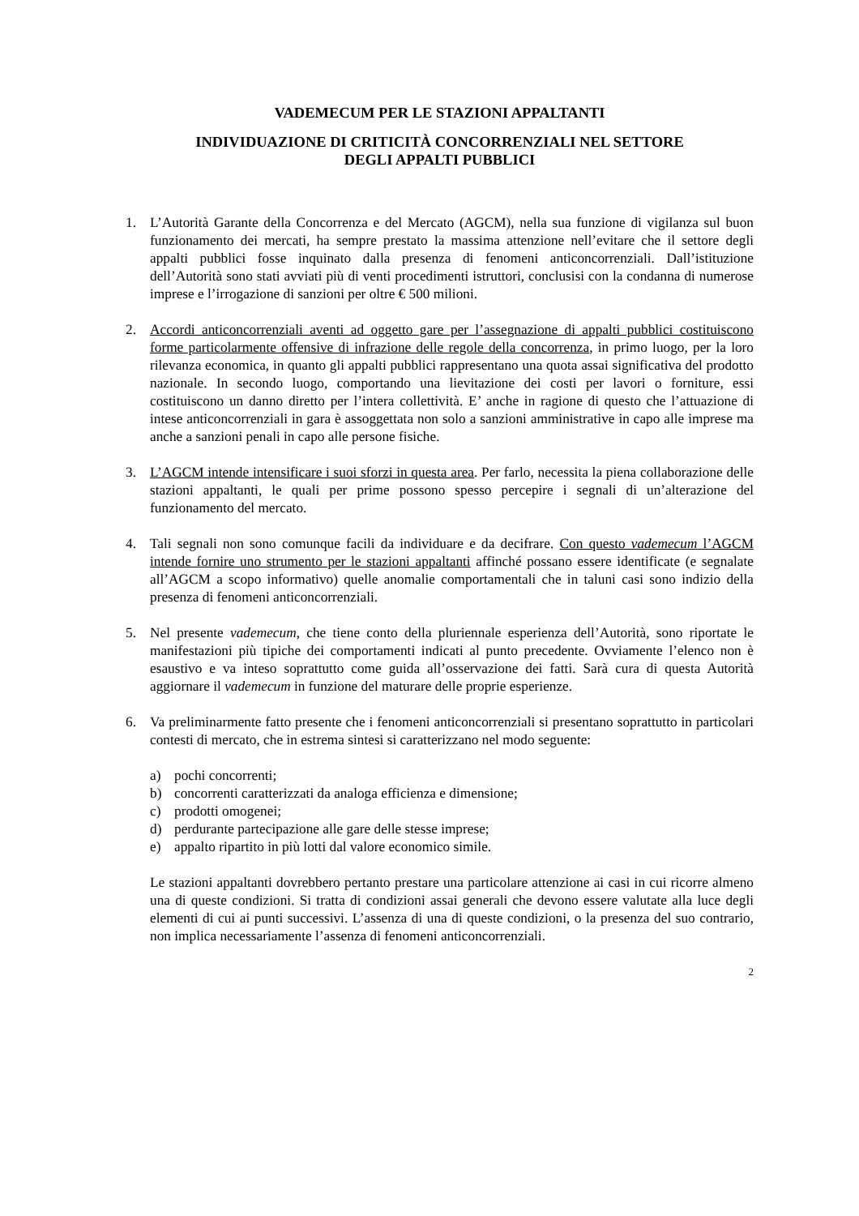VADEMECUM PER LE STAZIONI APPALTANTI
INDIVIDUAZIONE DI CRITICITÀ CONCORRENZIALI NEL SETTORE
DEGLI APPALTI PUBBLICI
1. L’Autorità Garante della Concorrenza e del Mercato (AGCM), nella sua funzione di vigilanza sul buon funzionamento dei mercati, ha sempre prestato la massima attenzione nell’evitare che il settore degli appalti pubblici fosse inquinato dalla presenza di fenomeni anticoncorrenziali. Dall’istituzione dell’Autorità sono stati avviati più di venti procedimenti istruttori, conclusisi con la condanna di numerose imprese e l’irrogazione di sanzioni per oltre € 500 milioni.
2. Accordi anticoncorrenziali aventi ad oggetto gare per l’assegnazione di appalti pubblici costituiscono forme particolarmente offensive di infrazione delle regole della concorrenza, in primo luogo, per la loro rilevanza economica, in quanto gli appalti pubblici rappresentano una quota assai significativa del prodotto nazionale. In secondo luogo, comportando una lievitazione dei costi per lavori o forniture, essi costituiscono un danno diretto per l’intera collettività. E’ anche in ragione di questo che l’attuazione di intese anticoncorrenziali in gara è assoggettata non solo a sanzioni amministrative in capo alle imprese ma anche a sanzioni penali in capo alle persone fisiche.
3. L’AGCM intende intensificare i suoi sforzi in questa area. Per farlo, necessita la piena collaborazione delle stazioni appaltanti, le quali per prime possono spesso percepire i segnali di un’alterazione del funzionamento del mercato.
4. Tali segnali non sono comunque facili da individuare e da decifrare. Con questo vademecum l’AGCM intende fornire uno strumento per le stazioni appaltanti affinché possano essere identificate (e segnalate all’AGCM a scopo informativo) quelle anomalie comportamentali che in taluni casi sono indizio della presenza di fenomeni anticoncorrenziali.
5. Nel presente vademecum, che tiene conto della pluriennale esperienza dell’Autorità, sono riportate le manifestazioni più tipiche dei comportamenti indicati al punto precedente. Ovviamente l’elenco non è esaustivo e va inteso soprattutto come guida all’osservazione dei fatti. Sarà cura di questa Autorità aggiornare il vademecum in funzione del maturare delle proprie esperienze.
6. Va preliminarmente fatto presente che i fenomeni anticoncorrenziali si presentano soprattutto in particolari contesti di mercato, che in estrema sintesi si caratterizzano nel modo seguente:
a) pochi concorrenti;
b) concorrenti caratterizzati da analoga efficienza e dimensione;
c) prodotti omogenei;
d) perdurante partecipazione alle gare delle stesse imprese;
e) appalto ripartito in più lotti dal valore economico simile.
Le stazioni appaltanti dovrebbero pertanto prestare una particolare attenzione ai casi in cui ricorre almeno una di queste condizioni. Si tratta di condizioni assai generali che devono essere valutate alla luce degli elementi di cui ai punti successivi. L’assenza di una di queste condizioni, o la presenza del suo contrario, non implica necessariamente l’assenza di fenomeni anticoncorrenziali.
2